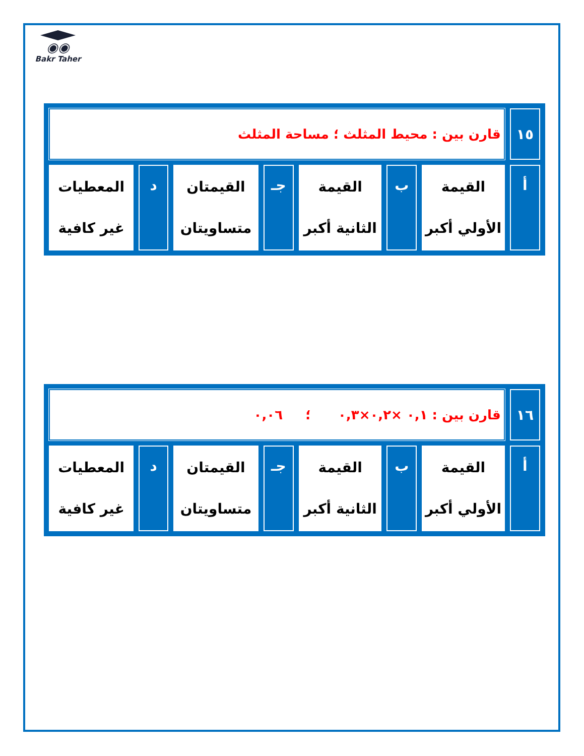◉◉
Bakr Taher
| ١٥ | قارن بين : محيط المثلث ؛ مساحة المثلث | | | | | | |
| أ | القيمة الأولي أكبر | ب | القيمة الثانية أكبر | جـ | القيمتان متساويتان | د | المعطيات غير كافية |
| ١٦ | قارن بين : ٠,١ ×٠,٢×٠,٣ ؛ ٠,٠٦ | | | | | | |
| أ | القيمة الأولي أكبر | ب | القيمة الثانية أكبر | جـ | القيمتان متساويتان | د | المعطيات غير كافية |